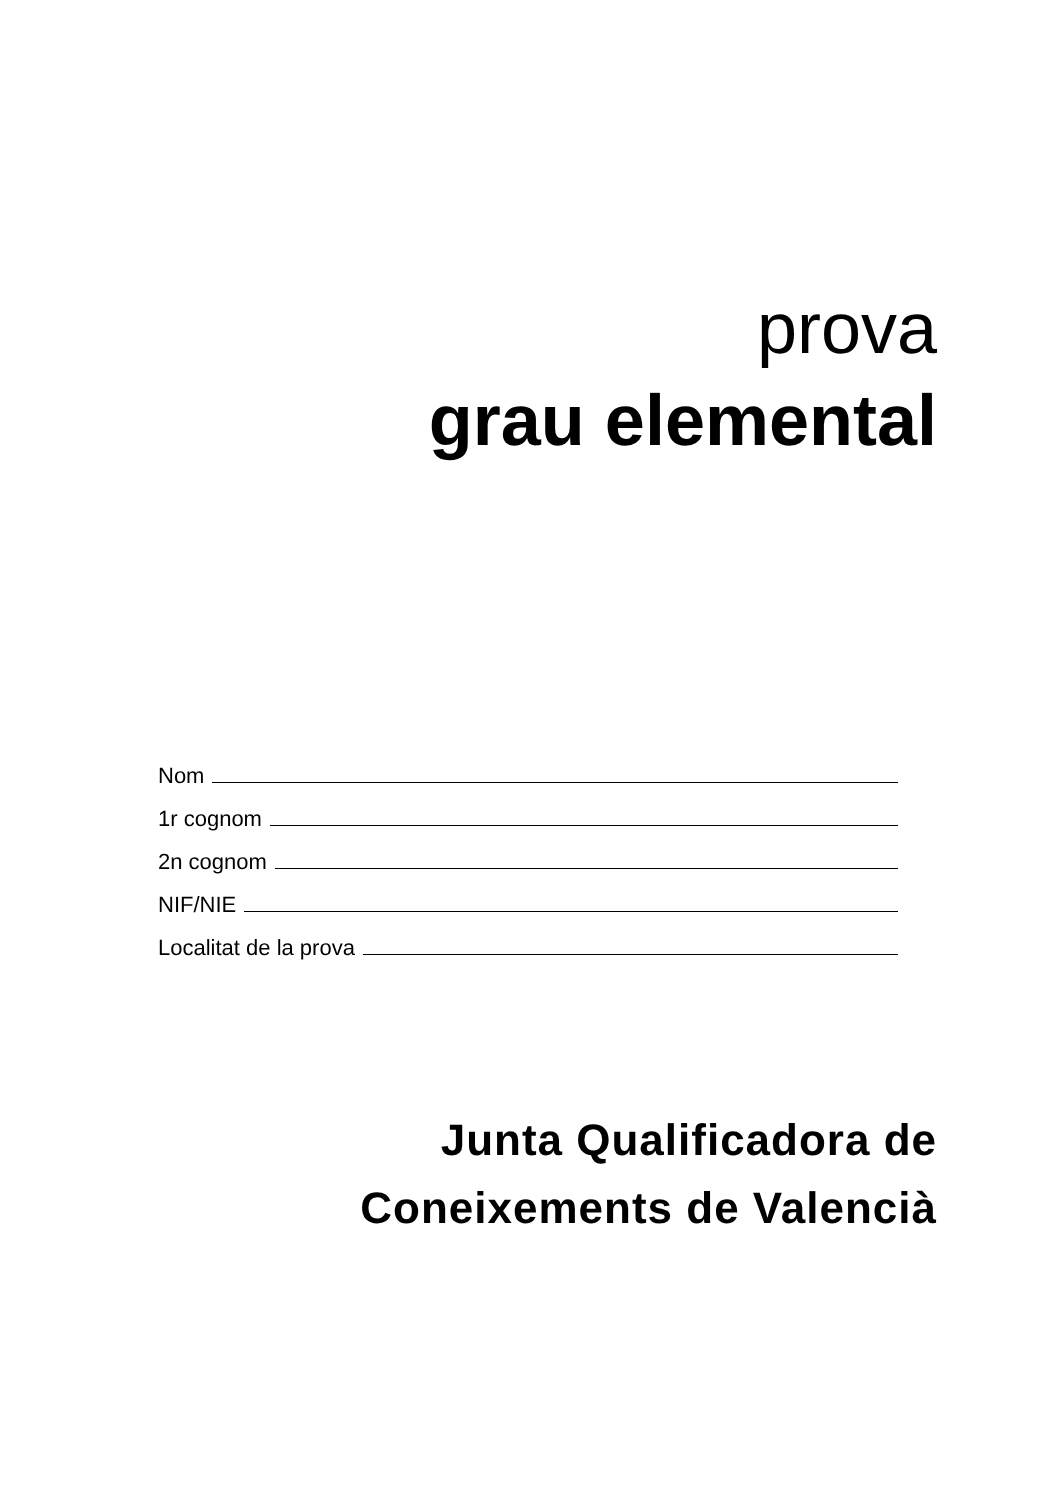prova
grau elemental
Nom
1r cognom
2n cognom
NIF/NIE
Localitat de la prova
Junta Qualificadora de
Coneixements de Valencià